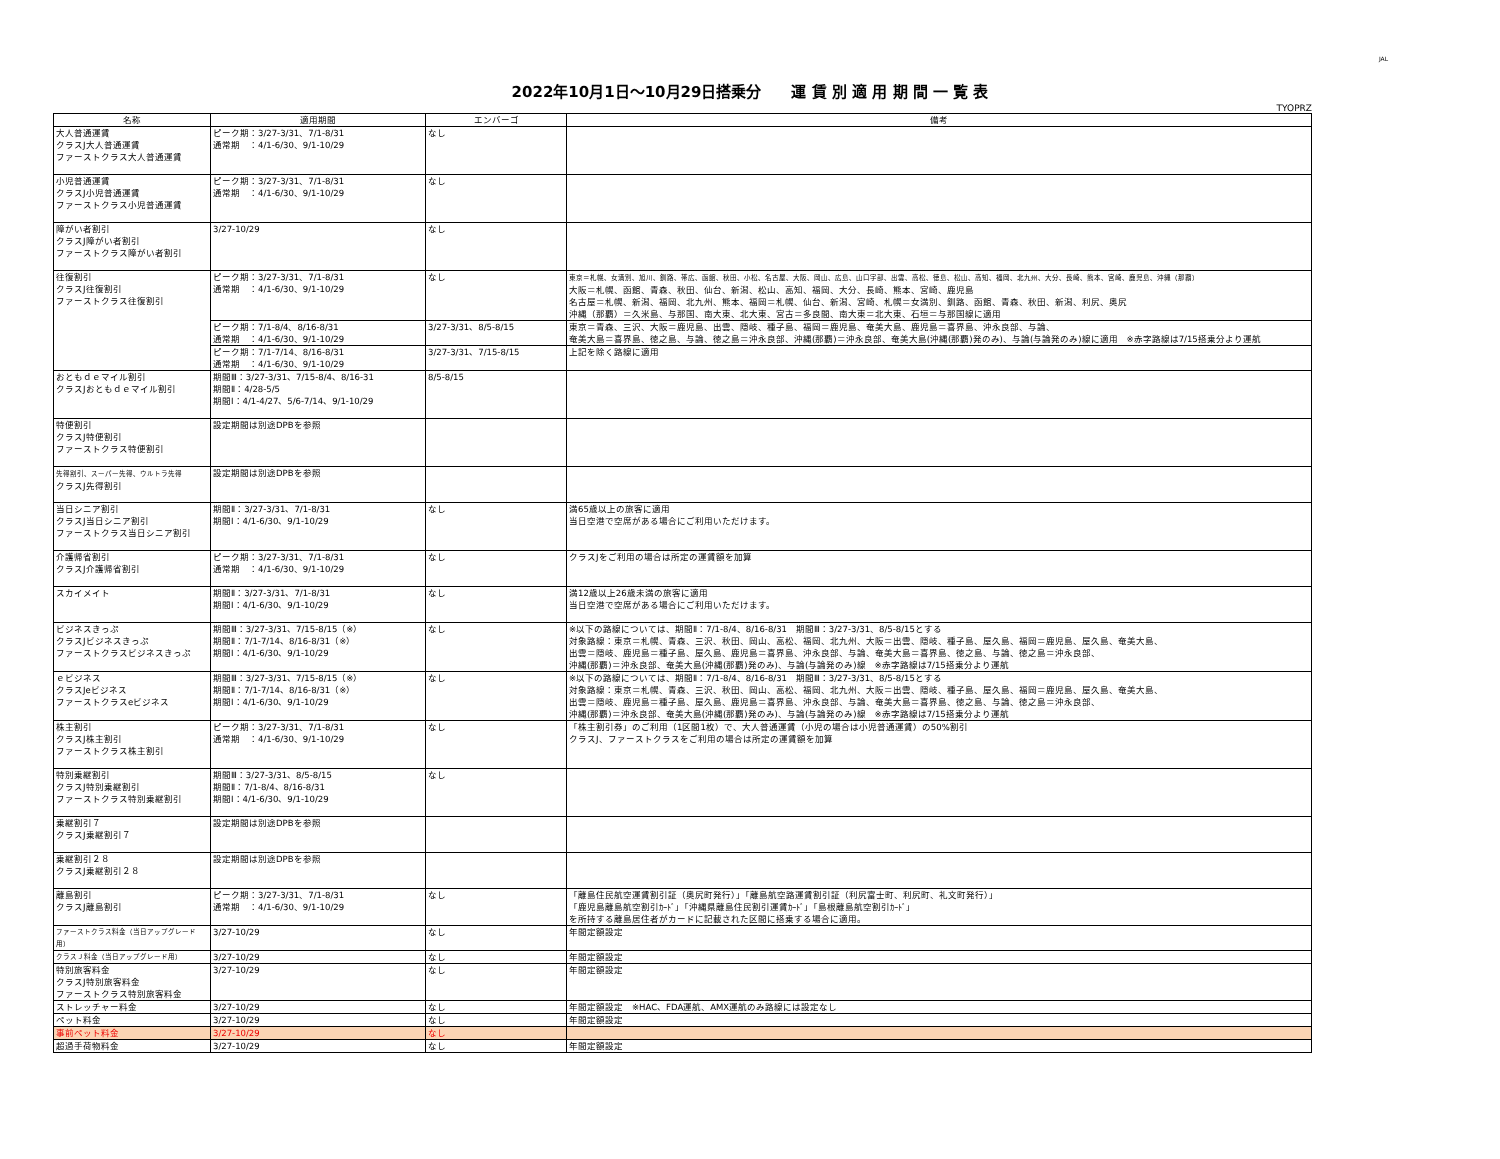JAL
2022年10月1日～10月29日搭乗分　　運 賃 別 適 用 期 間 一 覧 表
TYOPRZ
| 名称 | 適用期間 | エンバーゴ | 備考 |
| --- | --- | --- | --- |
| 大人普通運賃 クラスJ大人普通運賃 ファーストクラス大人普通運賃 | ピーク期：3/27-3/31、7/1-8/31 通常期 ：4/1-6/30、9/1-10/29 | なし | |
| 小児普通運賃 クラスJ小児普通運賃 ファーストクラス小児普通運賃 | ピーク期：3/27-3/31、7/1-8/31 通常期 ：4/1-6/30、9/1-10/29 | なし | |
| 障がい者割引 クラスJ障がい者割引 ファーストクラス障がい者割引 | 3/27-10/29 | なし | |
| 往復割引 クラスJ往復割引 ファーストクラス往復割引 | ピーク期：3/27-3/31、7/1-8/31 通常期 ：4/1-6/30、9/1-10/29 | なし | 東京＝札幌、女満別、旭川、釧路、帯広、函館、秋田、小松、名古屋、大阪、岡山、広島、山口宇部、出雲、高松、徳島、松山、高知、福岡、北九州、大分、長崎、熊本、宮崎、鹿児島、沖縄（那覇） 大阪＝札幌、函館、青森、秋田、仙台、新潟、松山、高知、福岡、大分、長崎、熊本、宮崎、鹿児島 名古屋＝札幌、新潟、福岡、北九州、熊本、福岡＝札幌、仙台、新潟、宮崎、札幌＝女満別、釧路、函館、青森、秋田、新潟、利尻、奥尻 沖縄（那覇）＝久米島、与那国、南大東、北大東、宮古＝多良間、南大東＝北大東、石垣＝与那国線に適用 |
| | ピーク期：7/1-8/4、8/16-8/31 通常期 ：4/1-6/30、9/1-10/29 | 3/27-3/31、8/5-8/15 | 東京＝青森、三沢、大阪＝鹿児島、出雲、隠岐、種子島、福岡＝鹿児島、奄美大島、鹿児島＝喜界島、沖永良部、与論、 奄美大島＝喜界島、徳之島、与論、徳之島＝沖永良部、沖縄(那覇)＝沖永良部、奄美大島(沖縄(那覇)発のみ)、与論(与論発のみ)線に適用 ※赤字路線は7/15搭乗分より運航 |
| | ピーク期：7/1-7/14、8/16-8/31 通常期 ：4/1-6/30、9/1-10/29 | 3/27-3/31、7/15-8/15 | 上記を除く路線に適用 |
| おともｄｅマイル割引 クラスJおともｄｅマイル割引 | 期間Ⅲ：3/27-3/31、7/15-8/4、8/16-31 期間Ⅱ：4/28-5/5 期間Ⅰ：4/1-4/27、5/6-7/14、9/1-10/29 | 8/5-8/15 | |
| 特便割引 クラスJ特便割引 ファーストクラス特便割引 | 設定期間は別途DPBを参照 | | |
| 先得割引、スーパー先得、ウルトラ先得 クラスJ先得割引 | 設定期間は別途DPBを参照 | | |
| 当日シニア割引 クラスJ当日シニア割引 ファーストクラス当日シニア割引 | 期間Ⅱ：3/27-3/31、7/1-8/31 期間Ⅰ：4/1-6/30、9/1-10/29 | なし | 満65歳以上の旅客に適用 当日空港で空席がある場合にご利用いただけます。 |
| 介護帰省割引 クラスJ介護帰省割引 | ピーク期：3/27-3/31、7/1-8/31 通常期 ：4/1-6/30、9/1-10/29 | なし | クラスJをご利用の場合は所定の運賃額を加算 |
| スカイメイト | 期間Ⅱ：3/27-3/31、7/1-8/31 期間Ⅰ：4/1-6/30、9/1-10/29 | なし | 満12歳以上26歳未満の旅客に適用 当日空港で空席がある場合にご利用いただけます。 |
| ビジネスきっぷ クラスJビジネスきっぷ ファーストクラスビジネスきっぷ | 期間Ⅲ：3/27-3/31、7/15-8/15（※） 期間Ⅱ：7/1-7/14、8/16-8/31（※） 期間Ⅰ：4/1-6/30、9/1-10/29 | なし | ※以下の路線については、期間Ⅱ：7/1-8/4、8/16-8/31 期間Ⅲ：3/27-3/31、8/5-8/15とする 対象路線：東京＝札幌、青森、三沢、秋田、岡山、高松、福岡、北九州、大阪＝出雲、隠岐、種子島、屋久島、福岡＝鹿児島、屋久島、奄美大島、 出雲＝隠岐、鹿児島＝種子島、屋久島、鹿児島＝喜界島、沖永良部、与論、奄美大島＝喜界島、徳之島、与論、徳之島＝沖永良部、 沖縄(那覇)＝沖永良部、奄美大島(沖縄(那覇)発のみ)、与論(与論発のみ)線 ※赤字路線は7/15搭乗分より運航 |
| ｅビジネス クラスJeビジネス ファーストクラスeビジネス | 期間Ⅲ：3/27-3/31、7/15-8/15（※） 期間Ⅱ：7/1-7/14、8/16-8/31（※） 期間Ⅰ：4/1-6/30、9/1-10/29 | なし | ※以下の路線については、期間Ⅱ：7/1-8/4、8/16-8/31 期間Ⅲ：3/27-3/31、8/5-8/15とする 対象路線：東京＝札幌、青森、三沢、秋田、岡山、高松、福岡、北九州、大阪＝出雲、隠岐、種子島、屋久島、福岡＝鹿児島、屋久島、奄美大島、 出雲＝隠岐、鹿児島＝種子島、屋久島、鹿児島＝喜界島、沖永良部、与論、奄美大島＝喜界島、徳之島、与論、徳之島＝沖永良部、 沖縄(那覇)＝沖永良部、奄美大島(沖縄(那覇)発のみ)、与論(与論発のみ)線 ※赤字路線は7/15搭乗分より運航 |
| 株主割引 クラスJ株主割引 ファーストクラス株主割引 | ピーク期：3/27-3/31、7/1-8/31 通常期 ：4/1-6/30、9/1-10/29 | なし | 「株主割引券」のご利用（1区間1枚）で、大人普通運賃（小児の場合は小児普通運賃）の50%割引 クラスJ、ファーストクラスをご利用の場合は所定の運賃額を加算 |
| 特別乗継割引 クラスJ特別乗継割引 ファーストクラス特別乗継割引 | 期間Ⅲ：3/27-3/31、8/5-8/15 期間Ⅱ：7/1-8/4、8/16-8/31 期間Ⅰ：4/1-6/30、9/1-10/29 | なし | |
| 乗継割引７ クラスJ乗継割引７ | 設定期間は別途DPBを参照 | | |
| 乗継割引２８ クラスJ乗継割引２８ | 設定期間は別途DPBを参照 | | |
| 離島割引 クラスJ離島割引 | ピーク期：3/27-3/31、7/1-8/31 通常期 ：4/1-6/30、9/1-10/29 | なし | 「離島住民航空運賃割引証（奥尻町発行）」「離島航空路運賃割引証（利尻富士町、利尻町、礼文町発行）」 「鹿児島離島航空割引ｶｰﾄﾞ」「沖縄県離島住民割引運賃ｶｰﾄﾞ」「島根離島航空割引ｶｰﾄﾞ」 を所持する離島居住者がカードに記載された区間に搭乗する場合に適用。 |
| ファーストクラス料金（当日アップグレード用） | 3/27-10/29 | なし | 年間定額設定 |
| クラスＪ料金（当日アップグレード用） | 3/27-10/29 | なし | 年間定額設定 |
| 特別旅客料金 クラスJ特別旅客料金 ファーストクラス特別旅客料金 | 3/27-10/29 | なし | 年間定額設定 |
| ストレッチャー料金 | 3/27-10/29 | なし | 年間定額設定 ※HAC、FDA運航、AMX運航のみ路線には設定なし |
| ペット料金 | 3/27-10/29 | なし | 年間定額設定 |
| 事前ペット料金 | 3/27-10/29 | なし | |
| 超過手荷物料金 | 3/27-10/29 | なし | 年間定額設定 |